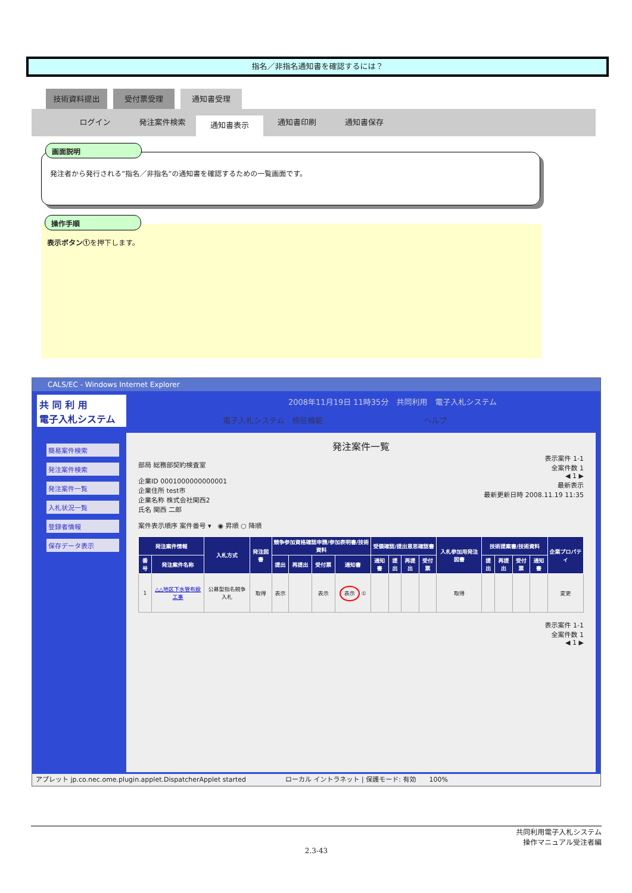指名／非指名通知書を確認するには？
技術資料提出 受付票受理 通知書受理
ログイン 発注案件検索
通知書表示
通知書印刷 通知書保存
発注者から発行される“指名／非指名”の通知書を確認するための一覧画面です。
画面説明
表示ボタン①を押下します。
操作手順
CALS/EC - Windows Internet Explorer
共 同 利 用
電子入札システム
2008年11月19日 11時35分　共同利用　電子入札システム
電子入札システム　検証機能　　　　　　　　　　　　　ヘルプ
簡易案件検索
発注案件検索
発注案件一覧
入札状況一覧
登録者情報
保存データ表示
発注案件一覧
表示案件 1-1
全案件数 1
◀ 1 ▶
最新表示
最新更新日時 2008.11.19 11:35
部局 総務部契約検査室
企業ID 0001000000000001
企業住所 test市
企業名称 株式会社関西2
氏名 関西 二郎
案件表示順序 案件番号 ▾　◉ 昇順 ○ 降順
| 発注案件情報 | | 入札方式 | 発注図書 | 競争参加資格確認申請/参加表明書/技術資料 | | | | 受領確認/提出意思確認書 | | | | 入札参加用発注図書 | 技術提案書/技術資料 | | | | 企業プロパティ |
| --- | --- | --- | --- | --- | --- | --- | --- | --- | --- | --- | --- | --- | --- | --- | --- | --- | --- |
| 番号 | 発注案件名称 | | | 提出 | 再提出 | 受付票 | 通知書 | 通知書 | 提出 | 再提出 | 受付票 | | 提出 | 再提出 | 受付票 | 通知書 | |
| 1 | △△地区下水管布設工事 | 公募型指名競争入札 | 取得 | 表示 | | 表示 | 表示 ① | | | | | 取得 | | | | | 変更 |
表示案件 1-1
全案件数 1
◀ 1 ▶
アプレット jp.co.nec.ome.plugin.applet.DispatcherApplet started　　　　　　ローカル イントラネット | 保護モード: 有効　　100%
共同利用電子入札システム
操作マニュアル受注者編
2.3-43